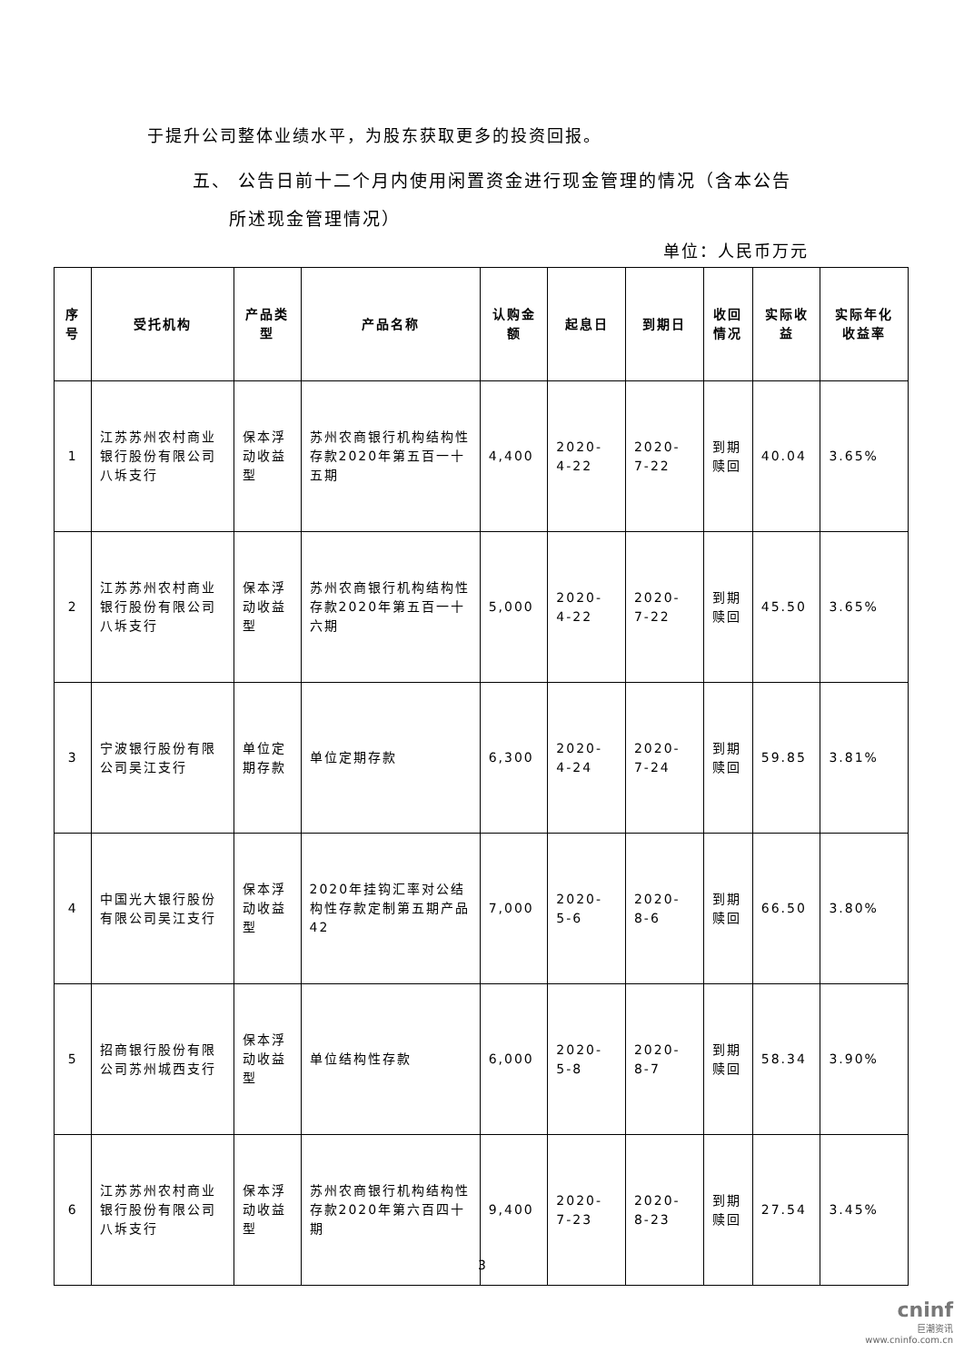于提升公司整体业绩水平，为股东获取更多的投资回报。
五、 公告日前十二个月内使用闲置资金进行现金管理的情况（含本公告
所述现金管理情况）
单位：人民币万元
| 序号 | 受托机构 | 产品类型 | 产品名称 | 认购金额 | 起息日 | 到期日 | 收回情况 | 实际收益 | 实际年化收益率 |
| --- | --- | --- | --- | --- | --- | --- | --- | --- | --- |
| 1 | 江苏苏州农村商业银行股份有限公司八坼支行 | 保本浮动收益型 | 苏州农商银行机构结构性存款2020年第五百一十五期 | 4,400 | 2020-4-22 | 2020-7-22 | 到期赎回 | 40.04 | 3.65% |
| 2 | 江苏苏州农村商业银行股份有限公司八坼支行 | 保本浮动收益型 | 苏州农商银行机构结构性存款2020年第五百一十六期 | 5,000 | 2020-4-22 | 2020-7-22 | 到期赎回 | 45.50 | 3.65% |
| 3 | 宁波银行股份有限公司吴江支行 | 单位定期存款 | 单位定期存款 | 6,300 | 2020-4-24 | 2020-7-24 | 到期赎回 | 59.85 | 3.81% |
| 4 | 中国光大银行股份有限公司吴江支行 | 保本浮动收益型 | 2020年挂钩汇率对公结构性存款定制第五期产品42 | 7,000 | 2020-5-6 | 2020-8-6 | 到期赎回 | 66.50 | 3.80% |
| 5 | 招商银行股份有限公司苏州城西支行 | 保本浮动收益型 | 单位结构性存款 | 6,000 | 2020-5-8 | 2020-8-7 | 到期赎回 | 58.34 | 3.90% |
| 6 | 江苏苏州农村商业银行股份有限公司八坼支行 | 保本浮动收益型 | 苏州农商银行机构结构性存款2020年第六百四十期 | 9,400 | 2020-7-23 | 2020-8-23 | 到期赎回 | 27.54 | 3.45% |
3
cninf
巨潮资讯
www.cninfo.com.cn